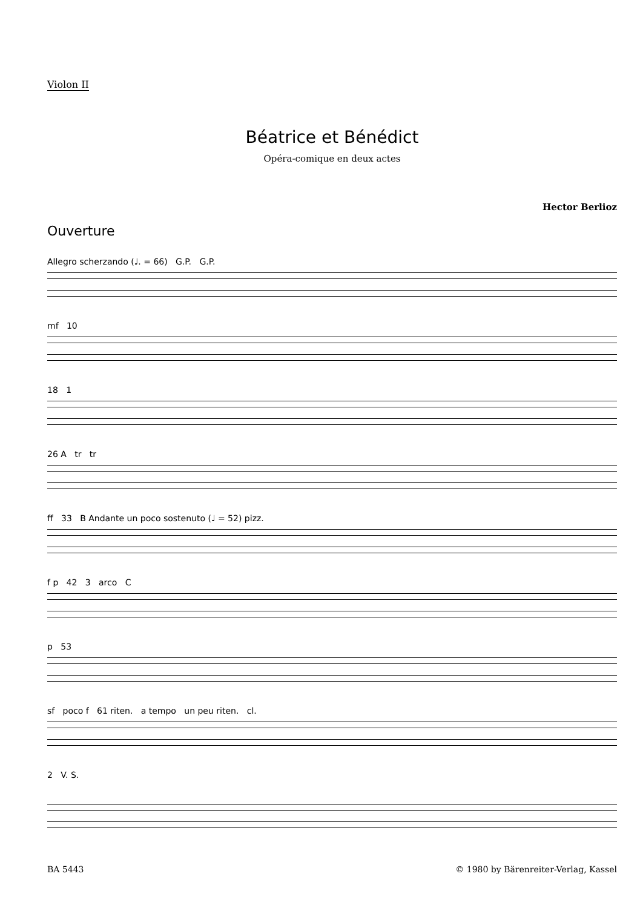Violon II
Béatrice et Bénédict
Opéra-comique en deux actes
Hector Berlioz
Ouverture
Allegro scherzando (♩. = 66) G.P. G.P.
mf 10
18 1
26 A tr tr
ff 33 B Andante un poco sostenuto (♩ = 52) pizz.
f p 42 3 arco C
p 53
sf poco f 61 riten. a tempo un peu riten. cl.
2 V. S.
BA 5443 © 1980 by Bärenreiter-Verlag, Kassel